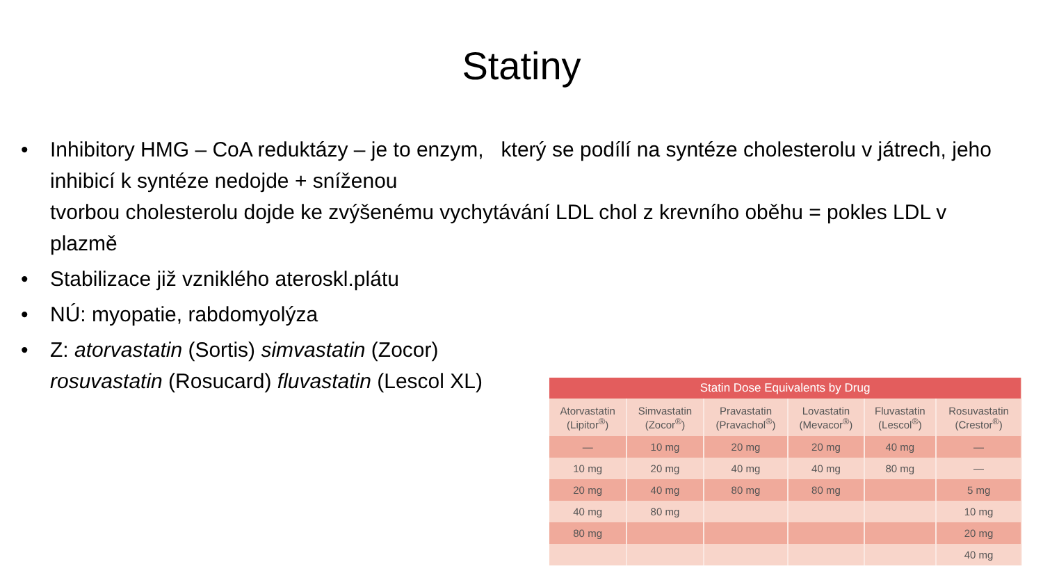Statiny
• Inhibitory HMG – CoA reduktázy – je to enzym, který se podílí na syntéze cholesterolu v játrech, jeho inhibicí k syntéze nedojde + sníženou
tvorbou cholesterolu dojde ke zvýšenému vychytávání LDL chol z krevního oběhu = pokles LDL v plazmě
• Stabilizace již vzniklého ateroskl.plátu
• NÚ: myopatie, rabdomyolýza
• Z: atorvastatin (Sortis) simvastatin (Zocor)
rosuvastatin (Rosucard) fluvastatin (Lescol XL)
| Statin Dose Equivalents by Drug | | | | | |
| --- | --- | --- | --- | --- | --- |
| Atorvastatin (Lipitor<sup>®</sup>) | Simvastatin (Zocor<sup>®</sup>) | Pravastatin (Pravachol<sup>®</sup>) | Lovastatin (Mevacor<sup>®</sup>) | Fluvastatin (Lescol<sup>®</sup>) | Rosuvastatin (Crestor<sup>®</sup>) |
| — | 10 mg | 20 mg | 20 mg | 40 mg | — |
| 10 mg | 20 mg | 40 mg | 40 mg | 80 mg | — |
| 20 mg | 40 mg | 80 mg | 80 mg | | 5 mg |
| 40 mg | 80 mg | | | | 10 mg |
| 80 mg | | | | | 20 mg |
| | | | | | 40 mg |